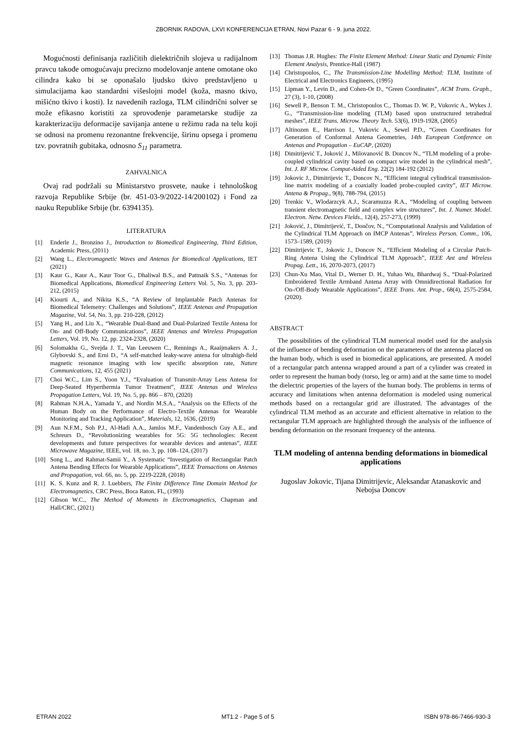ZBORNIK RADOVA, LXVI KONFERENCIJA ETRAN, Novi Pazar 6 - 9. juna 2022.
Mogućnosti definisanja različitih dielektričnih slojeva u radijalnom pravcu takođe omogućavaju precizno modelovanje antene omotane oko cilindra kako bi se oponašalo ljudsko tkivo predstavljeno u simulacijama kao standardni višeslojni model (koža, masno tkivo, mišićno tkivo i kosti). Iz navedenih razloga, TLM cilindrični solver se može efikasno koristiti za sprovođenje parametarske studije za karakterizaciju deformacije savijanja antene u režimu rada na telu koji se odnosi na promenu rezonantne frekvencije, širinu opsega i promenu tzv. povratnih gubitaka, odnosno S<sub>11</sub> parametra.
ZAHVALNICA
Ovaj rad podržali su Ministarstvo prosvete, nauke i tehnološkog razvoja Republike Srbije (br. 451-03-9/2022-14/200102) i Fond za nauku Republike Srbije (br. 6394135).
LITERATURA
[1] Enderle J., Bronzino J., Introduction to Biomedical Engineering, Third Edition, Academic Press, (2011)
[2] Wang L., Electromagnetic Waves and Antenas for Biomedical Applications, IET (2021)
[3] Kaur G., Kaur A., Kaur Toor G., Dhaliwal B.S., and Pattnaik S.S., “Antenas for Biomedical Applications, Biomedical Engineering Letters Vol. 5, No. 3, pp. 203-212, (2015)
[4] Kiourti A., and Nikita K.S., “A Review of Implantable Patch Antenas for Biomedical Telemetry: Challenges and Solutions”, IEEE Antenas and Propagation Magazine, Vol. 54, No. 3, pp. 210-228, (2012)
[5] Yang H., and Liu X., “Wearable Dual-Band and Dual-Polarized Textile Antena for On- and Off-Body Communications”, IEEE Antenas and Wireless Propagation Letters, Vol. 19, No. 12, pp. 2324-2328, (2020)
[6] Solomakha G., Svejda J. T., Van Leeuwen C., Rennings A., Raaijmakers A. J., Glybovski S., and Erni D., “A self-matched leaky-wave antena for ultrahigh-field magnetic resonance imaging with low specific absorption rate, Nature Communications, 12, 455 (2021)
[7] Choi W.C., Lim S., Yoon Y.J., “Evaluation of Transmit-Array Lens Antena for Deep-Seated Hyperthermia Tumor Treatment”, IEEE Antenas and Wireless Propagation Letters, Vol. 19, No. 5, pp. 866 – 870, (2020)
[8] Rahman N.H.A., Yamada Y., and Nordin M.S.A., “Analysis on the Effects of the Human Body on the Performance of Electro-Textile Antenas for Wearable Monitoring and Tracking Application”, Materials, 12, 1636, (2019)
[9] Aun N.F.M., Soh P.J., Al-Hadi A.A., Jamlos M.F., Vandenbosch Guy A.E., and Schreurs D., “Revolutionizing wearables for 5G: 5G technologies: Recent developments and future perspectives for wearable devices and antenas”, IEEE Microwave Magazine, IEEE, vol. 18, no. 3, pp. 108–124, (2017)
[10] Song L., and Rahmat-Samii Y., A Systematic “Investigation of Rectangular Patch Antena Bending Effects for Wearable Applications”, IEEE Transactions on Antenas and Propagation, vol. 66, no. 5, pp. 2219-2228, (2018)
[11] K. S. Kunz and R. J. Luebbers, The Finite Difference Time Domain Method for Electromagnetics, CRC Press, Boca Raton, FL, (1993)
[12] Gibson W.C., The Method of Moments in Electromagnetics, Chapman and Hall/CRC, (2021)
[13] Thomas J.R. Hughes: The Finite Element Method: Linear Static and Dynamic Finite Element Analysis, Prentice-Hall (1987)
[14] Christopoulos, C., The Transmission-Line Modelling Method: TLM, Institute of Electrical and Electronics Engineers, (1995)
[15] Lipman Y., Levin D., and Cohen-Or D., “Green Coordinates”, ACM Trans. Graph., 27 (3), 1-10, (2008)
[16] Sewell P., Benson T. M., Christopoulos C., Thomas D. W. P., Vukovic A., Wykes J. G., “Transmission-line modeling (TLM) based upon unstructured tetrahedral meshes”, IEEE Trans. Microw. Theory Tech. 53(6), 1919-1928, (2005)
[17] Altinozen E., Harrison I., Vukovic A., Sewel P.D., “Green Coordinates for Generation of Conformal Antena Geometries, 14th European Conference on Antenas and Propagation – EuCAP, (2020)
[18] Dimitrijević T., Joković J., Milovanović B. Doncov N., “TLM modeling of a probe-coupled cylindrical cavity based on compact wire model in the cylindrical mesh”, Int. J. RF Microw. Comput-Aided Eng. 22(2) 184-192 (2012)
[19] Jokovic J., Dimitrijevic T., Doncov N., “Efficient integral cylindrical transmission-line matrix modeling of a coaxially loaded probe-coupled cavity”, IET Microw. Antena & Propag., 9(8), 788-794, (2015)
[20] Trenkic V., Wlodarzcyk A.J., Scaramuzza R.A., “Modeling of coupling between transient electromagnetic field and complex wire structures”, Int. J. Numer. Model. Electron. Netw. Devices Fields., 12(4), 257-273, (1999)
[21] Joković, J., Dimitrijević, T., Dončov, N., “Computational Analysis and Validation of the Cylindrical TLM Approach on IMCP Antenas”, Wireless Person. Comm., 106, 1573–1589, (2019)
[22] Dimitrijevic T., Jokovic J., Doncov N., “Efficient Modeling of a Circular Patch-Ring Antena Using the Cylindrical TLM Approach”, IEEE Ant and Wireless Propag. Lett., 16, 2070-2073, (2017)
[23] Chun-Xu Mao, Vital D., Werner D. H., Yuhao Wu, Bhardwaj S., “Dual-Polarized Embroidered Textile Armband Antena Array with Omnidirectional Radiation for On-/Off-Body Wearable Applications”, IEEE Trans. Ant. Prop., 68(4), 2575-2584, (2020).
ABSTRACT
The possibilities of the cylindrical TLM numerical model used for the analysis of the influence of bending deformation on the parameters of the antenna placed on the human body, which is used in biomedical applications, are presented. A model of a rectangular patch antenna wrapped around a part of a cylinder was created in order to represent the human body (torso, leg or arm) and at the same time to model the dielectric properties of the layers of the human body. The problems in terms of accuracy and limitations when antenna deformation is modeled using numerical methods based on a rectangular grid are illustrated. The advantages of the cylindrical TLM method as an accurate and efficient alternative in relation to the rectangular TLM approach are highlighted through the analysis of the influence of bending deformation on the resonant frequency of the antenna.
TLM modeling of antenna bending deformations in biomedical applications
Jugoslav Jokovic, Tijana Dimitrijevic, Aleksandar Atanaskovic and Nebojsa Doncov
ETRAN 2022 MT1.2 - Page 5 of 5 ISBN 978-86-7466-930-3